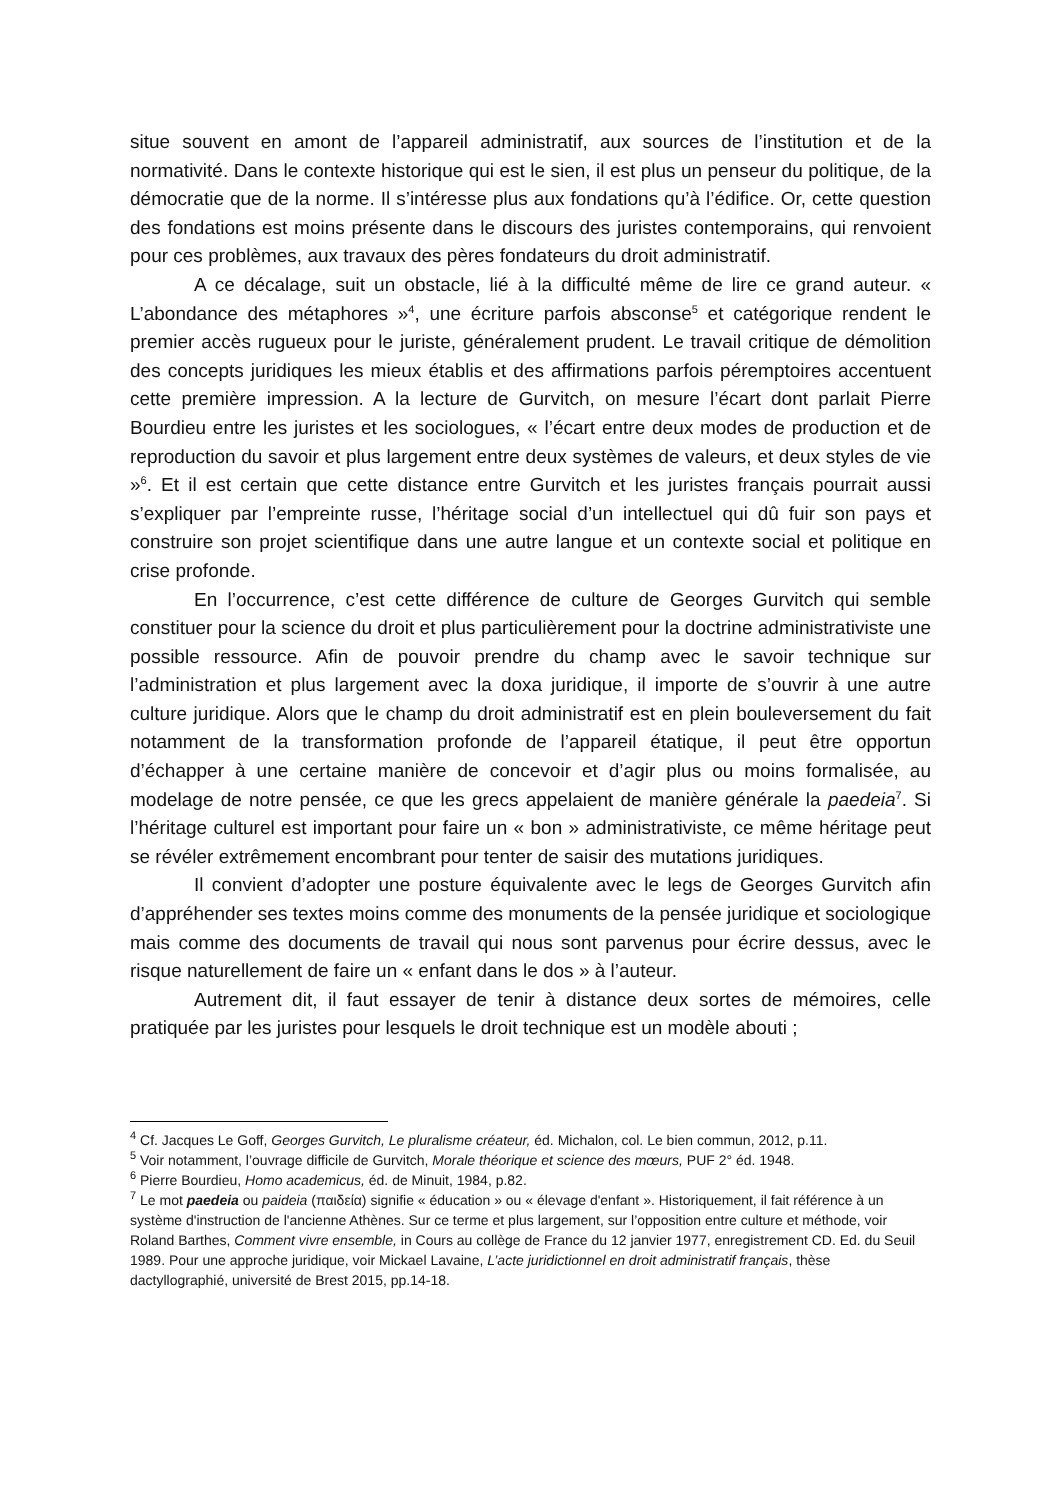situe souvent en amont de l’appareil administratif, aux sources de l’institution et de la normativité. Dans le contexte historique qui est le sien, il est plus un penseur du politique, de la démocratie que de la norme. Il s’intéresse plus aux fondations qu’à l’édifice. Or, cette question des fondations est moins présente dans le discours des juristes contemporains, qui renvoient pour ces problèmes, aux travaux des pères fondateurs du droit administratif.
A ce décalage, suit un obstacle, lié à la difficulté même de lire ce grand auteur. « L’abondance des métaphores »<sup>4</sup>, une écriture parfois absconse<sup>5</sup> et catégorique rendent le premier accès rugueux pour le juriste, généralement prudent. Le travail critique de démolition des concepts juridiques les mieux établis et des affirmations parfois péremptoires accentuent cette première impression. A la lecture de Gurvitch, on mesure l’écart dont parlait Pierre Bourdieu entre les juristes et les sociologues, « l’écart entre deux modes de production et de reproduction du savoir et plus largement entre deux systèmes de valeurs, et deux styles de vie »<sup>6</sup>. Et il est certain que cette distance entre Gurvitch et les juristes français pourrait aussi s’expliquer par l’empreinte russe, l’héritage social d’un intellectuel qui dû fuir son pays et construire son projet scientifique dans une autre langue et un contexte social et politique en crise profonde.
En l’occurrence, c’est cette différence de culture de Georges Gurvitch qui semble constituer pour la science du droit et plus particulièrement pour la doctrine administrativiste une possible ressource. Afin de pouvoir prendre du champ avec le savoir technique sur l’administration et plus largement avec la doxa juridique, il importe de s’ouvrir à une autre culture juridique. Alors que le champ du droit administratif est en plein bouleversement du fait notamment de la transformation profonde de l’appareil étatique, il peut être opportun d’échapper à une certaine manière de concevoir et d’agir plus ou moins formalisée, au modelage de notre pensée, ce que les grecs appelaient de manière générale la paedeia<sup>7</sup>. Si l’héritage culturel est important pour faire un « bon » administrativiste, ce même héritage peut se révéler extrêmement encombrant pour tenter de saisir des mutations juridiques.
Il convient d’adopter une posture équivalente avec le legs de Georges Gurvitch afin d’appréhender ses textes moins comme des monuments de la pensée juridique et sociologique mais comme des documents de travail qui nous sont parvenus pour écrire dessus, avec le risque naturellement de faire un « enfant dans le dos » à l’auteur.
Autrement dit, il faut essayer de tenir à distance deux sortes de mémoires, celle pratiquée par les juristes pour lesquels le droit technique est un modèle abouti ;
<sup>4</sup> Cf. Jacques Le Goff, Georges Gurvitch, Le pluralisme créateur, éd. Michalon, col. Le bien commun, 2012, p.11.
<sup>5</sup> Voir notamment, l’ouvrage difficile de Gurvitch, Morale théorique et science des mœurs, PUF 2° éd. 1948.
<sup>6</sup> Pierre Bourdieu, Homo academicus, éd. de Minuit, 1984, p.82.
<sup>7</sup> Le mot paedeia ou paideia (παιδεία) signifie « éducation » ou « élevage d'enfant ». Historiquement, il fait référence à un système d'instruction de l'ancienne Athènes. Sur ce terme et plus largement, sur l’opposition entre culture et méthode, voir Roland Barthes, Comment vivre ensemble, in Cours au collège de France du 12 janvier 1977, enregistrement CD. Ed. du Seuil 1989. Pour une approche juridique, voir Mickael Lavaine, L’acte juridictionnel en droit administratif français, thèse dactyllographié, université de Brest 2015, pp.14-18.